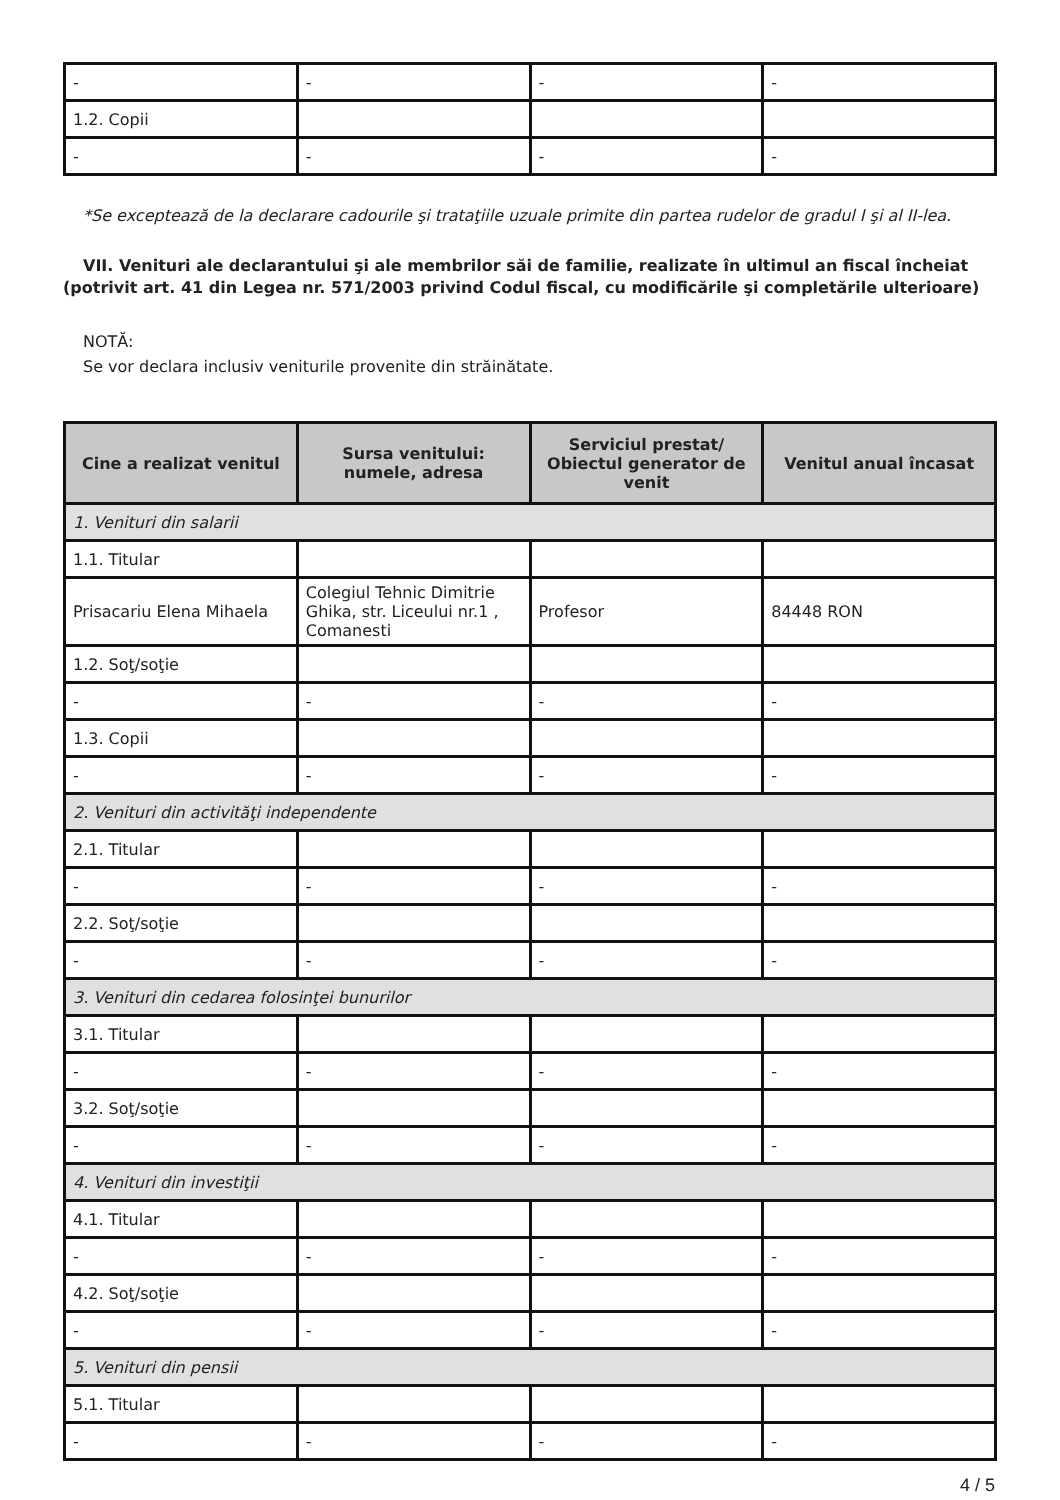| - | - | - | - |
| 1.2. Copii | | | |
| - | - | - | - |
*Se exceptează de la declarare cadourile şi trataţiile uzuale primite din partea rudelor de gradul I şi al II-lea.
VII. Venituri ale declarantului şi ale membrilor săi de familie, realizate în ultimul an fiscal încheiat (potrivit art. 41 din Legea nr. 571/2003 privind Codul fiscal, cu modificările şi completările ulterioare)
NOTĂ:
Se vor declara inclusiv veniturile provenite din străinătate.
| Cine a realizat venitul | Sursa venitului: numele, adresa | Serviciul prestat/ Obiectul generator de venit | Venitul anual încasat |
| --- | --- | --- | --- |
| 1. Venituri din salarii | | | |
| 1.1. Titular | | | |
| Prisacariu Elena Mihaela | Colegiul Tehnic Dimitrie Ghika, str. Liceului nr.1 , Comanesti | Profesor | 84448 RON |
| 1.2. Soţ/soţie | | | |
| - | - | - | - |
| 1.3. Copii | | | |
| - | - | - | - |
| 2. Venituri din activităţi independente | | | |
| 2.1. Titular | | | |
| - | - | - | - |
| 2.2. Soţ/soţie | | | |
| - | - | - | - |
| 3. Venituri din cedarea folosinţei bunurilor | | | |
| 3.1. Titular | | | |
| - | - | - | - |
| 3.2. Soţ/soţie | | | |
| - | - | - | - |
| 4. Venituri din investiţii | | | |
| 4.1. Titular | | | |
| - | - | - | - |
| 4.2. Soţ/soţie | | | |
| - | - | - | - |
| 5. Venituri din pensii | | | |
| 5.1. Titular | | | |
| - | - | - | - |
4 / 5